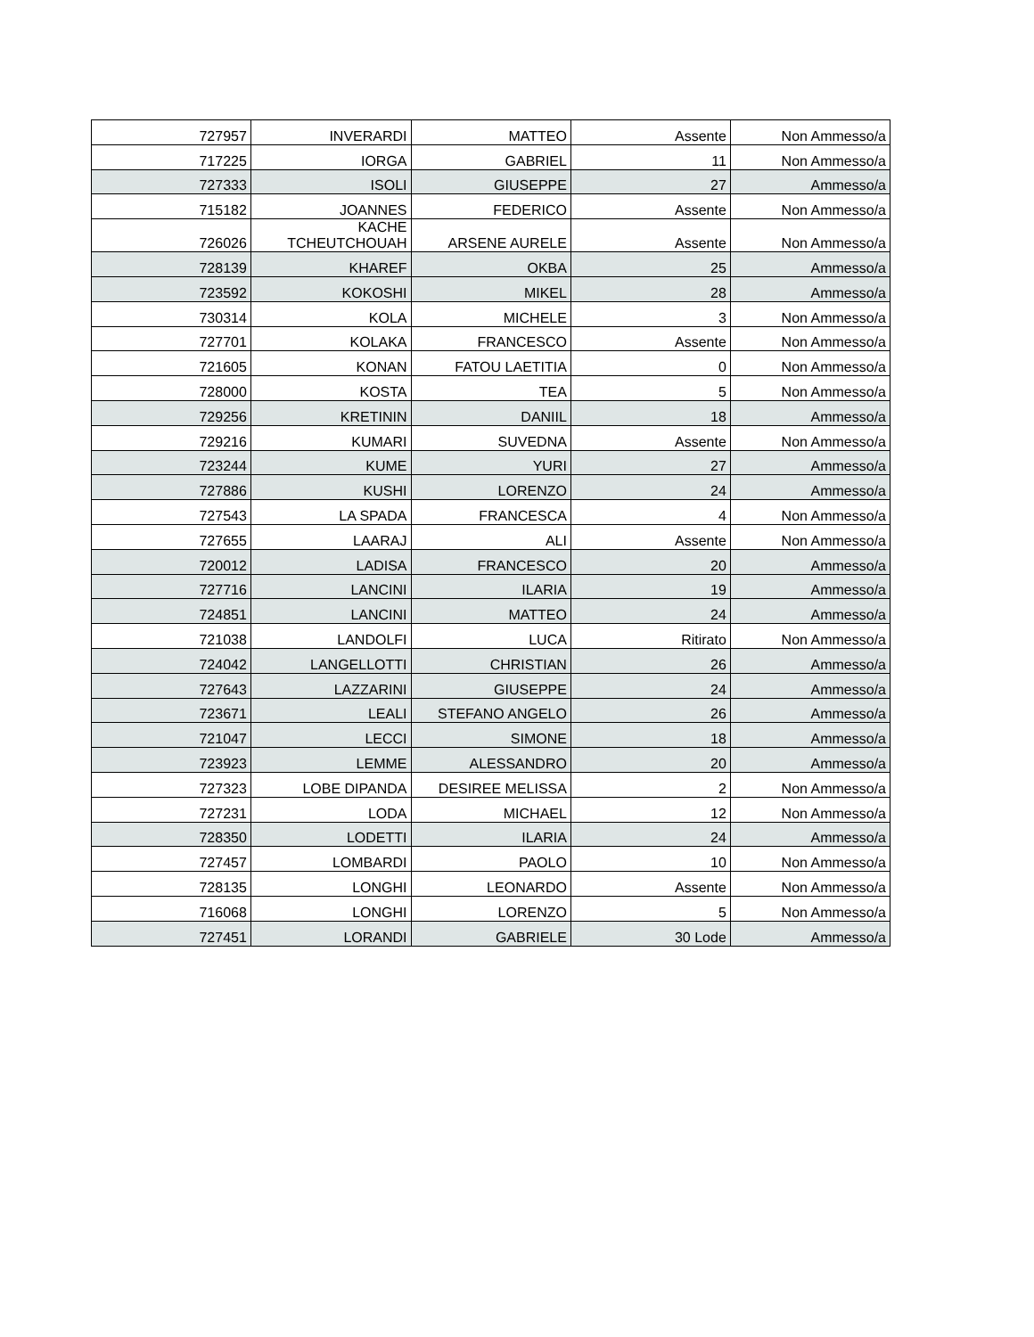| 727957 | INVERARDI | MATTEO | Assente | Non Ammesso/a |
| 717225 | IORGA | GABRIEL | 11 | Non Ammesso/a |
| 727333 | ISOLI | GIUSEPPE | 27 | Ammesso/a |
| 715182 | JOANNES | FEDERICO | Assente | Non Ammesso/a |
| 726026 | KACHE TCHEUTCHOUAH | ARSENE AURELE | Assente | Non Ammesso/a |
| 728139 | KHAREF | OKBA | 25 | Ammesso/a |
| 723592 | KOKOSHI | MIKEL | 28 | Ammesso/a |
| 730314 | KOLA | MICHELE | 3 | Non Ammesso/a |
| 727701 | KOLAKA | FRANCESCO | Assente | Non Ammesso/a |
| 721605 | KONAN | FATOU LAETITIA | 0 | Non Ammesso/a |
| 728000 | KOSTA | TEA | 5 | Non Ammesso/a |
| 729256 | KRETININ | DANIIL | 18 | Ammesso/a |
| 729216 | KUMARI | SUVEDNA | Assente | Non Ammesso/a |
| 723244 | KUME | YURI | 27 | Ammesso/a |
| 727886 | KUSHI | LORENZO | 24 | Ammesso/a |
| 727543 | LA SPADA | FRANCESCA | 4 | Non Ammesso/a |
| 727655 | LAARAJ | ALI | Assente | Non Ammesso/a |
| 720012 | LADISA | FRANCESCO | 20 | Ammesso/a |
| 727716 | LANCINI | ILARIA | 19 | Ammesso/a |
| 724851 | LANCINI | MATTEO | 24 | Ammesso/a |
| 721038 | LANDOLFI | LUCA | Ritirato | Non Ammesso/a |
| 724042 | LANGELLOTTI | CHRISTIAN | 26 | Ammesso/a |
| 727643 | LAZZARINI | GIUSEPPE | 24 | Ammesso/a |
| 723671 | LEALI | STEFANO ANGELO | 26 | Ammesso/a |
| 721047 | LECCI | SIMONE | 18 | Ammesso/a |
| 723923 | LEMME | ALESSANDRO | 20 | Ammesso/a |
| 727323 | LOBE DIPANDA | DESIREE MELISSA | 2 | Non Ammesso/a |
| 727231 | LODA | MICHAEL | 12 | Non Ammesso/a |
| 728350 | LODETTI | ILARIA | 24 | Ammesso/a |
| 727457 | LOMBARDI | PAOLO | 10 | Non Ammesso/a |
| 728135 | LONGHI | LEONARDO | Assente | Non Ammesso/a |
| 716068 | LONGHI | LORENZO | 5 | Non Ammesso/a |
| 727451 | LORANDI | GABRIELE | 30 Lode | Ammesso/a |